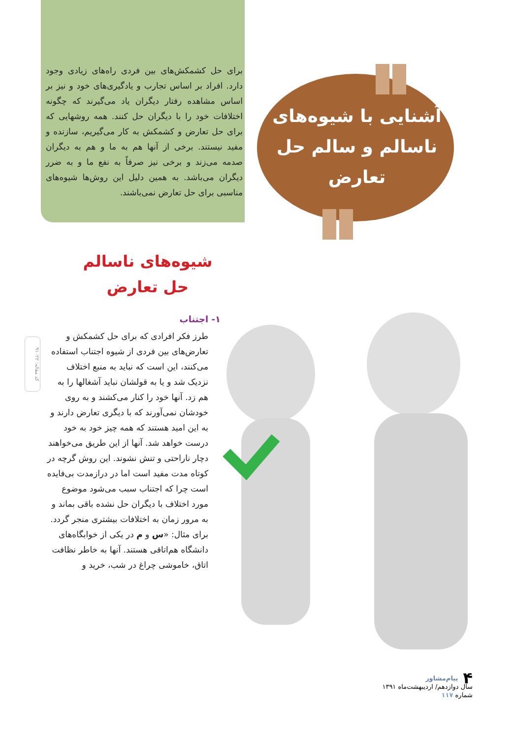برای حل کشمکش‌های بین فردی راه‌های زیادی وجود دارد. افراد بر اساس تجارب و یادگیری‌های خود و نیز بر اساس مشاهده رفتار دیگران یاد می‌گیرند که چگونه اختلافات خود را با دیگران حل کنند. همه روشهایی که برای حل تعارض و کشمکش به کار می‌گیریم، سازنده و مفید نیستند. برخی از آنها هم به ما و هم به دیگران صدمه می‌زند و برخی نیز صرفاً به نفع ما و به ضرر دیگران می‌باشد. به همین دلیل این روش‌ها شیوه‌های مناسبی برای حل تعارض نمی‌باشند.
آشنایی با شیوه‌های ناسالم و سالم حل تعارض
شیوه‌های ناسالم حل تعارض
۱- اجتناب
طرز فکر افرادی که برای حل کشمکش و تعارض‌های بین فردی از شیوه اجتناب استفاده می‌کنند، این است که نباید به منبع اختلاف نزدیک شد و یا به قولشان نباید آشغالها را به هم زد. آنها خود را کنار می‌کشند و به روی خودشان نمی‌آورند که با دیگری تعارض دارند و به این امید هستند که همه چیز خود به خود درست خواهد شد. آنها از این طریق می‌خواهند دچار ناراحتی و تنش نشوند. این روش گرچه در کوتاه مدت مفید است اما در درازمدت بی‌فایده است چرا که اجتناب سبب می‌شود موضوع مورد اختلاف با دیگران حل نشده باقی بماند و به مرور زمان به اختلافات بیشتری منجر گردد. برای مثال: «س و م در یکی از خوابگاه‌های دانشگاه هم‌اتاقی هستند. آنها به خاطر نظافت اتاق، خاموشی چراغ در شب، خرید و
کد مقاله: ۹۱۰۲۲
۴ پیام‌مشاور
سال دوازدهم/ اردیبهشت‌ماه ۱۳۹۱
شماره ۱۱۷